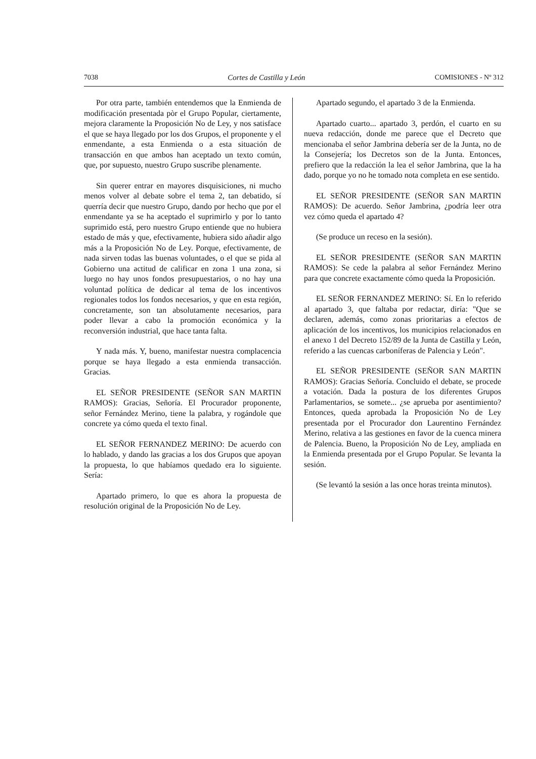7038 Cortes de Castilla y León COMISIONES - Nº 312
Por otra parte, también entendemos que la Enmienda de modificación presentada pòr el Grupo Popular, ciertamente, mejora claramente la Proposición No de Ley, y nos satisface el que se haya llegado por los dos Grupos, el proponente y el enmendante, a esta Enmienda o a esta situación de transacción en que ambos han aceptado un texto común, que, por supuesto, nuestro Grupo suscribe plenamente.
Sin querer entrar en mayores disquisiciones, ni mucho menos volver al debate sobre el tema 2, tan debatido, sí querría decir que nuestro Grupo, dando por hecho que por el enmendante ya se ha aceptado el suprimirlo y por lo tanto suprimido está, pero nuestro Grupo entiende que no hubiera estado de más y que, efectivamente, hubiera sido añadir algo más a la Proposición No de Ley. Porque, efectivamente, de nada sirven todas las buenas voluntades, o el que se pida al Gobierno una actitud de calificar en zona 1 una zona, si luego no hay unos fondos presupuestarios, o no hay una voluntad política de dedicar al tema de los incentivos regionales todos los fondos necesarios, y que en esta región, concretamente, son tan absolutamente necesarios, para poder llevar a cabo la promoción económica y la reconversión industrial, que hace tanta falta.
Y nada más. Y, bueno, manifestar nuestra complacencia porque se haya llegado a esta enmienda transacción. Gracias.
EL SEÑOR PRESIDENTE (SEÑOR SAN MARTIN RAMOS): Gracias, Señoría. El Procurador proponente, señor Fernández Merino, tiene la palabra, y rogándole que concrete ya cómo queda el texto final.
EL SEÑOR FERNANDEZ MERINO: De acuerdo con lo hablado, y dando las gracias a los dos Grupos que apoyan la propuesta, lo que habíamos quedado era lo siguiente. Sería:
Apartado primero, lo que es ahora la propuesta de resolución original de la Proposición No de Ley.
Apartado segundo, el apartado 3 de la Enmienda.
Apartado cuarto... apartado 3, perdón, el cuarto en su nueva redacción, donde me parece que el Decreto que mencionaba el señor Jambrina debería ser de la Junta, no de la Consejería; los Decretos son de la Junta. Entonces, prefiero que la redacción la lea el señor Jambrina, que la ha dado, porque yo no he tomado nota completa en ese sentido.
EL SEÑOR PRESIDENTE (SEÑOR SAN MARTIN RAMOS): De acuerdo. Señor Jambrina, ¿podría leer otra vez cómo queda el apartado 4?
(Se produce un receso en la sesión).
EL SEÑOR PRESIDENTE (SEÑOR SAN MARTIN RAMOS): Se cede la palabra al señor Fernández Merino para que concrete exactamente cómo queda la Proposición.
EL SEÑOR FERNANDEZ MERINO: Sí. En lo referido al apartado 3, que faltaba por redactar, diría: "Que se declaren, además, como zonas prioritarias a efectos de aplicación de los incentivos, los municipios relacionados en el anexo 1 del Decreto 152/89 de la Junta de Castilla y León, referido a las cuencas carboníferas de Palencia y León".
EL SEÑOR PRESIDENTE (SEÑOR SAN MARTIN RAMOS): Gracias Señoría. Concluido el debate, se procede a votación. Dada la postura de los diferentes Grupos Parlamentarios, se somete... ¿se aprueba por asentimiento? Entonces, queda aprobada la Proposición No de Ley presentada por el Procurador don Laurentino Fernández Merino, relativa a las gestiones en favor de la cuenca minera de Palencia. Bueno, la Proposición No de Ley, ampliada en la Enmienda presentada por el Grupo Popular. Se levanta la sesión.
(Se levantó la sesión a las once horas treinta minutos).